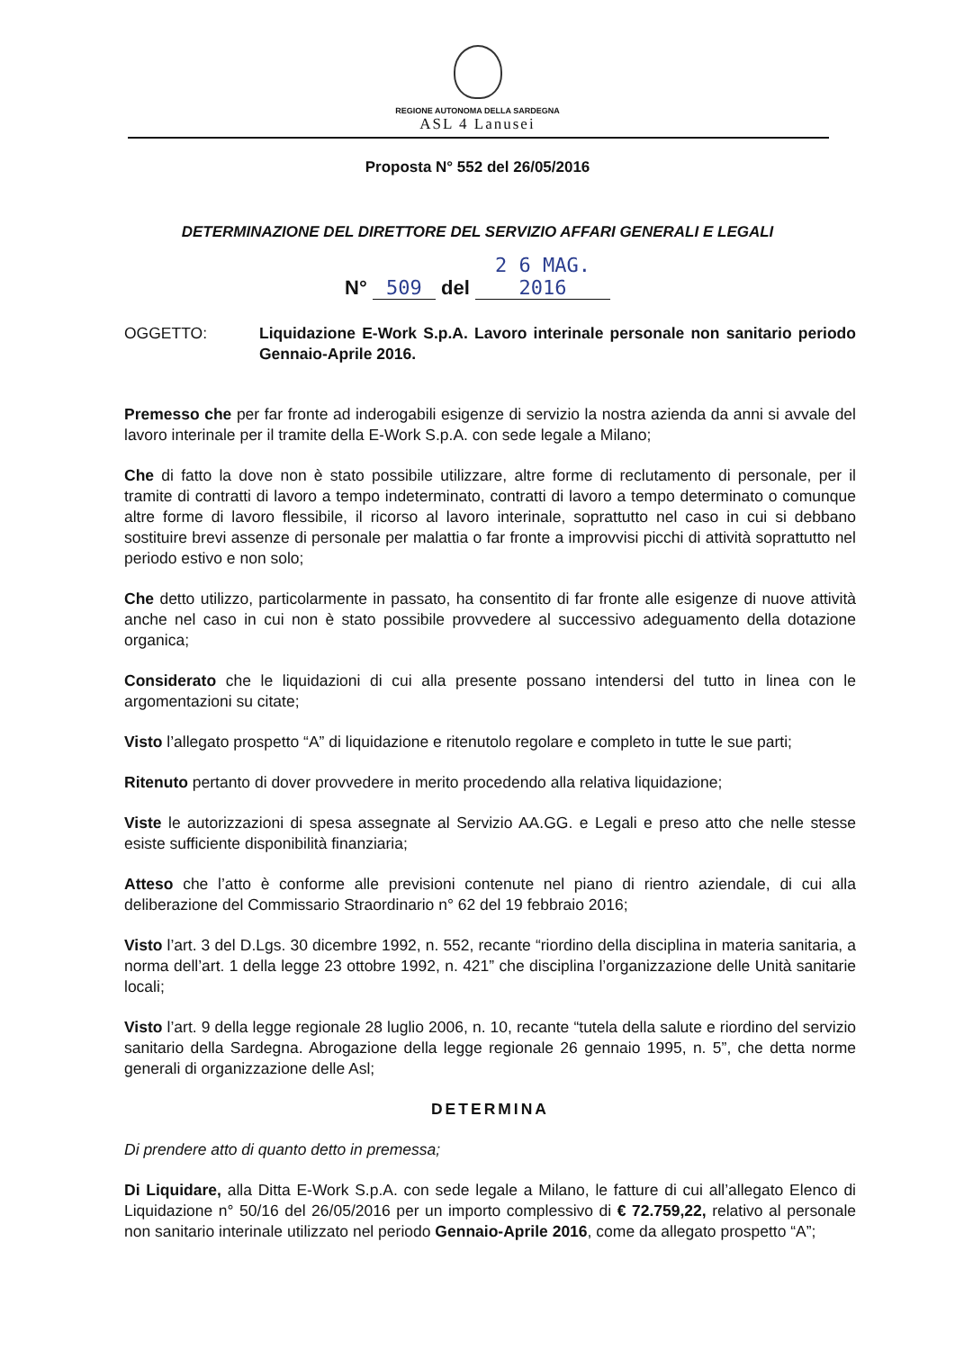REGIONE AUTONOMA DELLA SARDEGNA
ASL 4 Lanusei
Proposta N° 552 del 26/05/2016
DETERMINAZIONE DEL DIRETTORE DEL SERVIZIO AFFARI GENERALI E LEGALI
N° 509 del 2 6 MAG. 2016
OGGETTO: Liquidazione E-Work S.p.A. Lavoro interinale personale non sanitario periodo Gennaio-Aprile 2016.
Premesso che per far fronte ad inderogabili esigenze di servizio la nostra azienda da anni si avvale del lavoro interinale per il tramite della E-Work S.p.A. con sede legale a Milano;
Che di fatto la dove non è stato possibile utilizzare, altre forme di reclutamento di personale, per il tramite di contratti di lavoro a tempo indeterminato, contratti di lavoro a tempo determinato o comunque altre forme di lavoro flessibile, il ricorso al lavoro interinale, soprattutto nel caso in cui si debbano sostituire brevi assenze di personale per malattia o far fronte a improvvisi picchi di attività soprattutto nel periodo estivo e non solo;
Che detto utilizzo, particolarmente in passato, ha consentito di far fronte alle esigenze di nuove attività anche nel caso in cui non è stato possibile provvedere al successivo adeguamento della dotazione organica;
Considerato che le liquidazioni di cui alla presente possano intendersi del tutto in linea con le argomentazioni su citate;
Visto l’allegato prospetto “A” di liquidazione e ritenutolo regolare e completo in tutte le sue parti;
Ritenuto pertanto di dover provvedere in merito procedendo alla relativa liquidazione;
Viste le autorizzazioni di spesa assegnate al Servizio AA.GG. e Legali e preso atto che nelle stesse esiste sufficiente disponibilità finanziaria;
Atteso che l’atto è conforme alle previsioni contenute nel piano di rientro aziendale, di cui alla deliberazione del Commissario Straordinario n° 62 del 19 febbraio 2016;
Visto l’art. 3 del D.Lgs. 30 dicembre 1992, n. 552, recante “riordino della disciplina in materia sanitaria, a norma dell’art. 1 della legge 23 ottobre 1992, n. 421” che disciplina l’organizzazione delle Unità sanitarie locali;
Visto l’art. 9 della legge regionale 28 luglio 2006, n. 10, recante “tutela della salute e riordino del servizio sanitario della Sardegna. Abrogazione della legge regionale 26 gennaio 1995, n. 5”, che detta norme generali di organizzazione delle Asl;
DETERMINA
Di prendere atto di quanto detto in premessa;
Di Liquidare, alla Ditta E-Work S.p.A. con sede legale a Milano, le fatture di cui all’allegato Elenco di Liquidazione n° 50/16 del 26/05/2016 per un importo complessivo di € 72.759,22, relativo al personale non sanitario interinale utilizzato nel periodo Gennaio-Aprile 2016, come da allegato prospetto “A”;